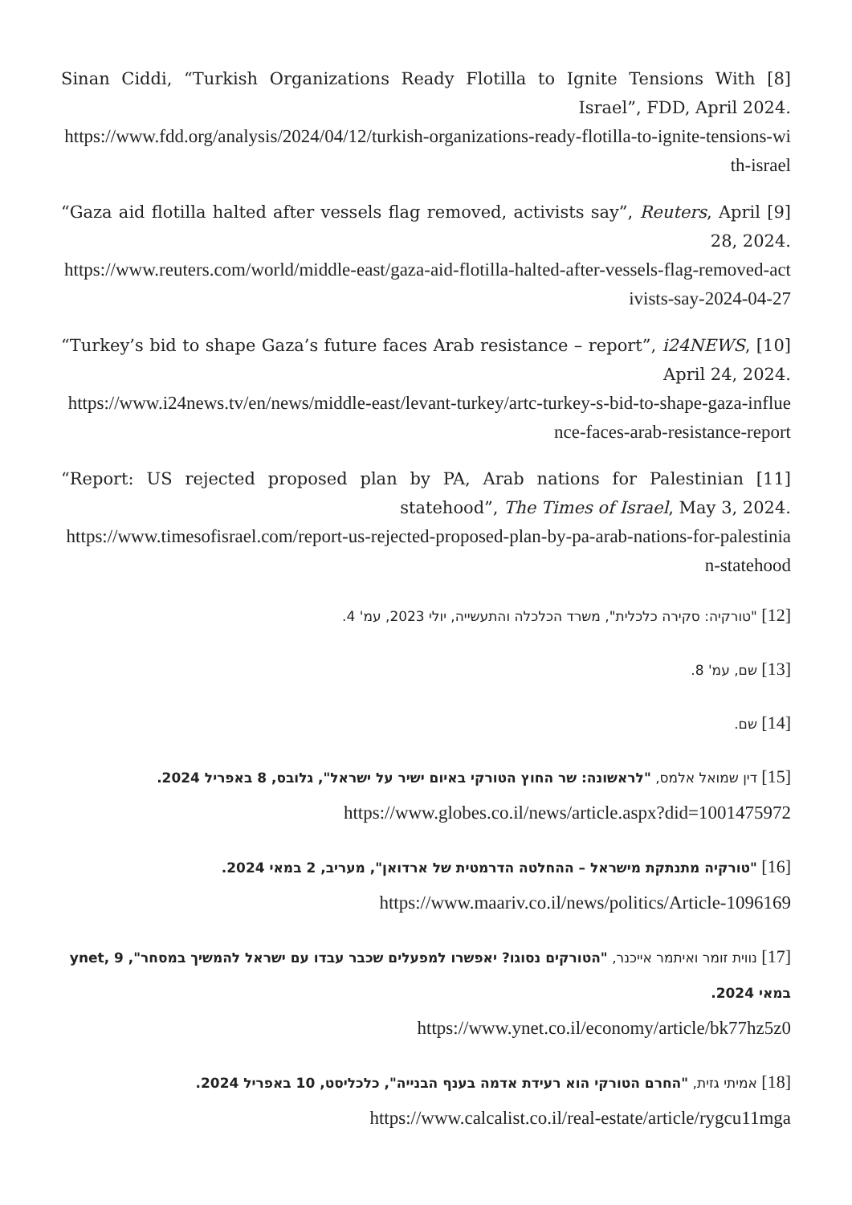[8] Sinan Ciddi, “Turkish Organizations Ready Flotilla to Ignite Tensions With Israel”, FDD, April 2024.
https://www.fdd.org/analysis/2024/04/12/turkish-organizations-ready-flotilla-to-ignite-tensions-with-israel
[9] “Gaza aid flotilla halted after vessels flag removed, activists say”, Reuters, April 28, 2024.
https://www.reuters.com/world/middle-east/gaza-aid-flotilla-halted-after-vessels-flag-removed-activists-say-2024-04-27
[10] “Turkey’s bid to shape Gaza’s future faces Arab resistance – report”, i24NEWS, April 24, 2024.
https://www.i24news.tv/en/news/middle-east/levant-turkey/artc-turkey-s-bid-to-shape-gaza-influence-faces-arab-resistance-report
[11] “Report: US rejected proposed plan by PA, Arab nations for Palestinian statehood”, The Times of Israel, May 3, 2024.
https://www.timesofisrael.com/report-us-rejected-proposed-plan-by-pa-arab-nations-for-palestinian-statehood
[12] "טורקיה: סקירה כלכלית", משרד הכלכלה והתעשייה, יולי 2023, עמ' 4.
[13] שם, עמ' 8.
[14] שם.
[15] דין שמואל אלמס, "לראשונה: שר החוץ הטורקי באיום ישיר על ישראל", גלובס, 8 באפריל 2024.
https://www.globes.co.il/news/article.aspx?did=1001475972
[16] "טורקיה מתנתקת מישראל – ההחלטה הדרמטית של ארדואן", מעריב, 2 במאי 2024.
https://www.maariv.co.il/news/politics/Article-1096169
[17] נווית זומר ואיתמר אייכנר, "הטורקים נסוגו? יאפשרו למפעלים שכבר עבדו עם ישראל להמשיך במסחר", ynet, 9 במאי 2024.
https://www.ynet.co.il/economy/article/bk77hz5z0
[18] אמיתי גזית, "החרם הטורקי הוא רעידת אדמה בענף הבנייה", כלכליסט, 10 באפריל 2024.
https://www.calcalist.co.il/real-estate/article/rygcu11mga